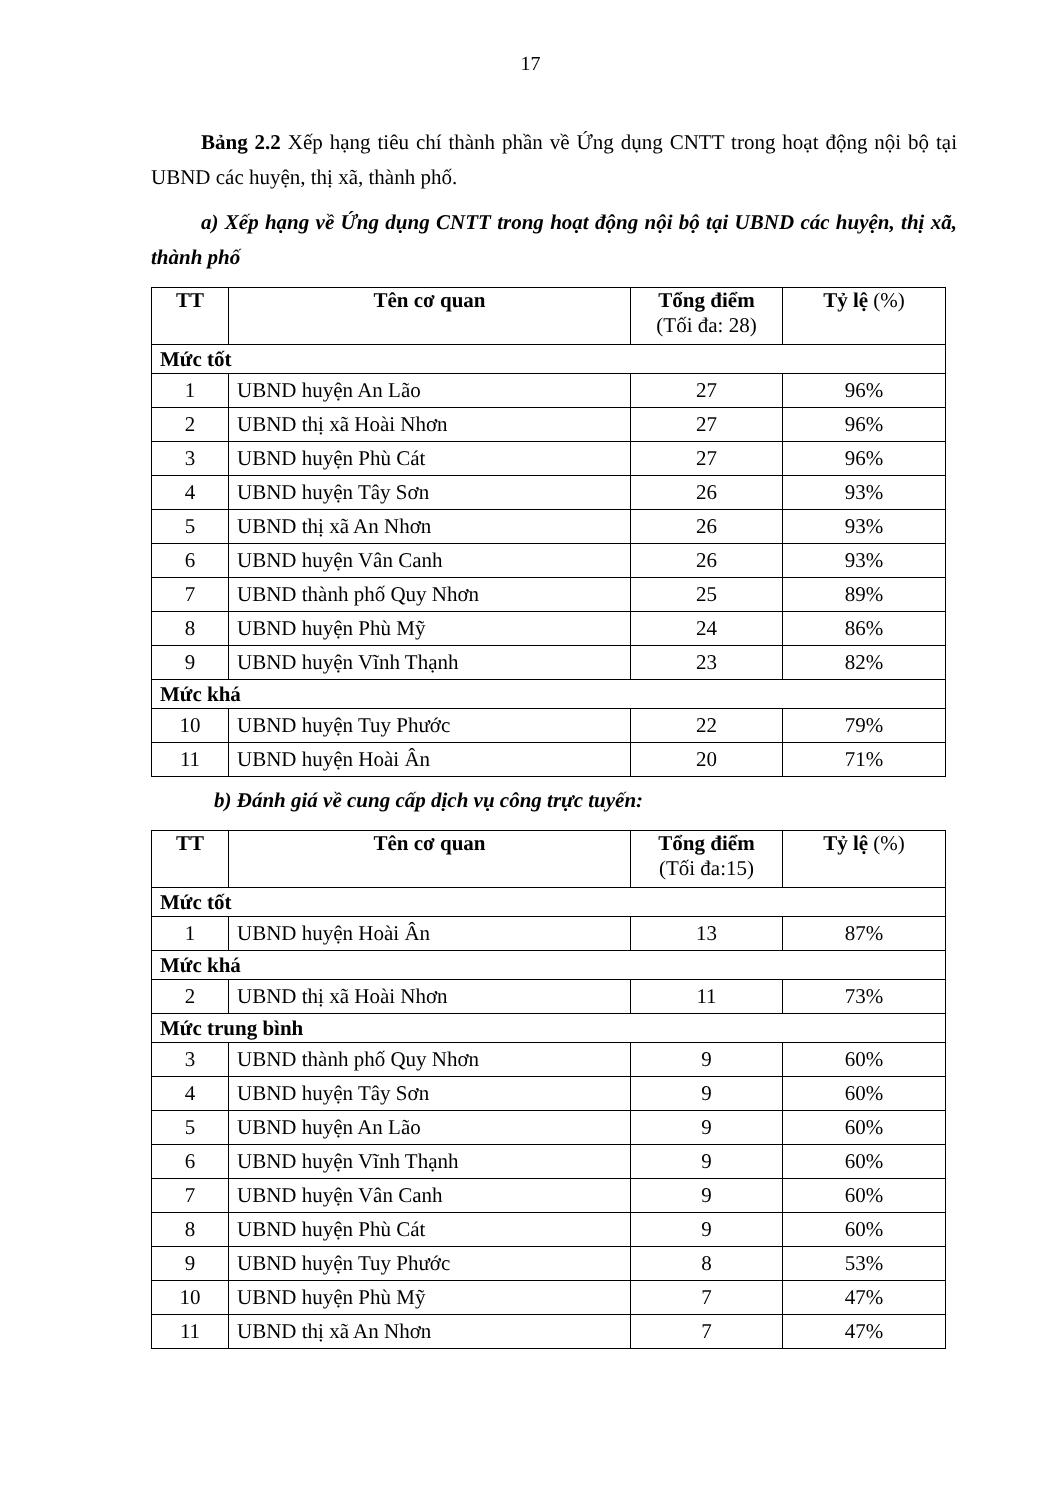17
Bảng 2.2 Xếp hạng tiêu chí thành phần về Ứng dụng CNTT trong hoạt động nội bộ tại UBND các huyện, thị xã, thành phố.
a) Xếp hạng về Ứng dụng CNTT trong hoạt động nội bộ tại UBND các huyện, thị xã, thành phố
| TT | Tên cơ quan | Tổng điểm (Tối đa: 28) | Tỷ lệ (%) |
| --- | --- | --- | --- |
| Mức tốt | | | |
| 1 | UBND huyện An Lão | 27 | 96% |
| 2 | UBND thị xã Hoài Nhơn | 27 | 96% |
| 3 | UBND huyện Phù Cát | 27 | 96% |
| 4 | UBND huyện Tây Sơn | 26 | 93% |
| 5 | UBND thị xã An Nhơn | 26 | 93% |
| 6 | UBND huyện Vân Canh | 26 | 93% |
| 7 | UBND thành phố Quy Nhơn | 25 | 89% |
| 8 | UBND huyện Phù Mỹ | 24 | 86% |
| 9 | UBND huyện Vĩnh Thạnh | 23 | 82% |
| Mức khá | | | |
| 10 | UBND huyện Tuy Phước | 22 | 79% |
| 11 | UBND huyện Hoài Ân | 20 | 71% |
b) Đánh giá về cung cấp dịch vụ công trực tuyến:
| TT | Tên cơ quan | Tổng điểm (Tối đa:15) | Tỷ lệ (%) |
| --- | --- | --- | --- |
| Mức tốt | | | |
| 1 | UBND huyện Hoài Ân | 13 | 87% |
| Mức khá | | | |
| 2 | UBND thị xã Hoài Nhơn | 11 | 73% |
| Mức trung bình | | | |
| 3 | UBND thành phố Quy Nhơn | 9 | 60% |
| 4 | UBND huyện Tây Sơn | 9 | 60% |
| 5 | UBND huyện An Lão | 9 | 60% |
| 6 | UBND huyện Vĩnh Thạnh | 9 | 60% |
| 7 | UBND huyện Vân Canh | 9 | 60% |
| 8 | UBND huyện Phù Cát | 9 | 60% |
| 9 | UBND huyện Tuy Phước | 8 | 53% |
| 10 | UBND huyện Phù Mỹ | 7 | 47% |
| 11 | UBND thị xã An Nhơn | 7 | 47% |